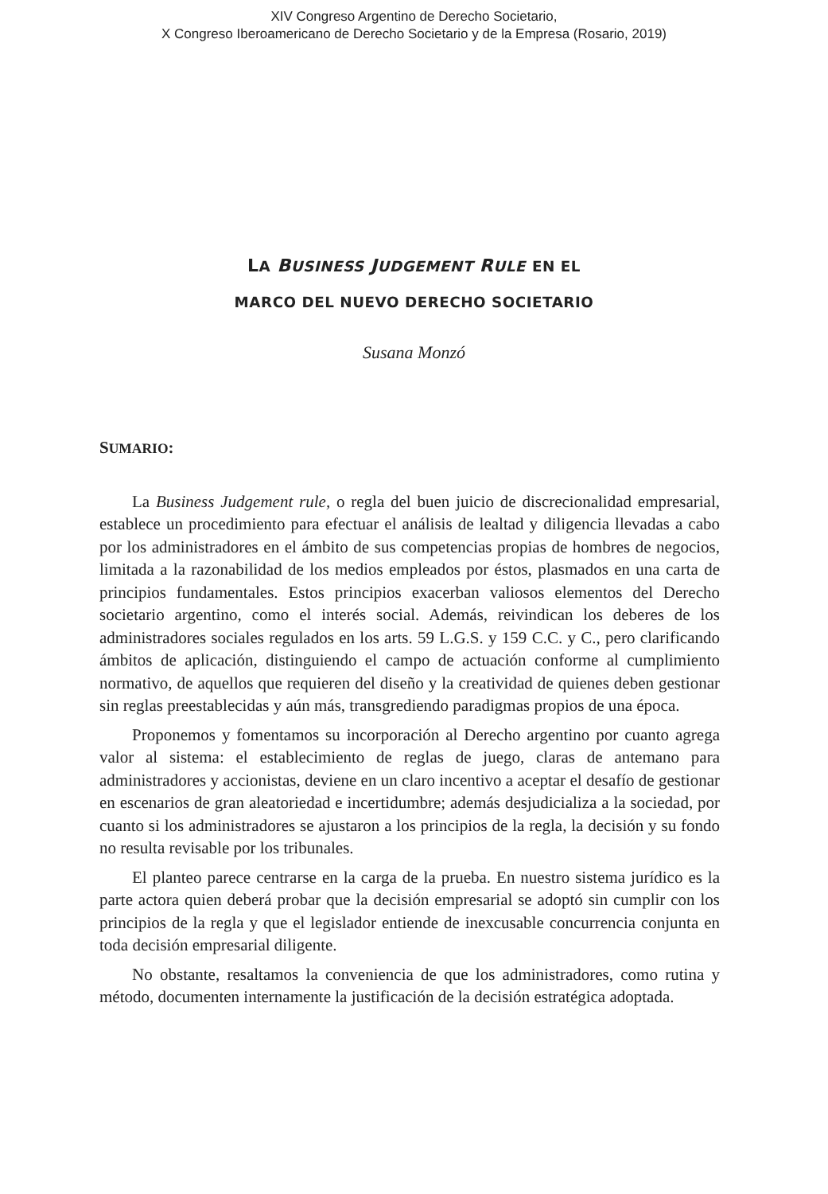XIV Congreso Argentino de Derecho Societario,
X Congreso Iberoamericano de Derecho Societario y de la Empresa (Rosario, 2019)
LA BUSINESS JUDGEMENT RULE EN EL
MARCO DEL NUEVO DERECHO SOCIETARIO
Susana Monzó
SUMARIO:
La Business Judgement rule, o regla del buen juicio de discrecionalidad empresarial, establece un procedimiento para efectuar el análisis de lealtad y diligencia llevadas a cabo por los administradores en el ámbito de sus competencias propias de hombres de negocios, limitada a la razonabilidad de los medios empleados por éstos, plasmados en una carta de principios fundamentales. Estos principios exacerban valiosos elementos del Derecho societario argentino, como el interés social. Además, reivindican los deberes de los administradores sociales regulados en los arts. 59 L.G.S. y 159 C.C. y C., pero clarificando ámbitos de aplicación, distinguiendo el campo de actuación conforme al cumplimiento normativo, de aquellos que requieren del diseño y la creatividad de quienes deben gestionar sin reglas preestablecidas y aún más, transgrediendo paradigmas propios de una época.
Proponemos y fomentamos su incorporación al Derecho argentino por cuanto agrega valor al sistema: el establecimiento de reglas de juego, claras de antemano para administradores y accionistas, deviene en un claro incentivo a aceptar el desafío de gestionar en escenarios de gran aleatoriedad e incertidumbre; además desjudicializa a la sociedad, por cuanto si los administradores se ajustaron a los principios de la regla, la decisión y su fondo no resulta revisable por los tribunales.
El planteo parece centrarse en la carga de la prueba. En nuestro sistema jurídico es la parte actora quien deberá probar que la decisión empresarial se adoptó sin cumplir con los principios de la regla y que el legislador entiende de inexcusable concurrencia conjunta en toda decisión empresarial diligente.
No obstante, resaltamos la conveniencia de que los administradores, como rutina y método, documenten internamente la justificación de la decisión estratégica adoptada.